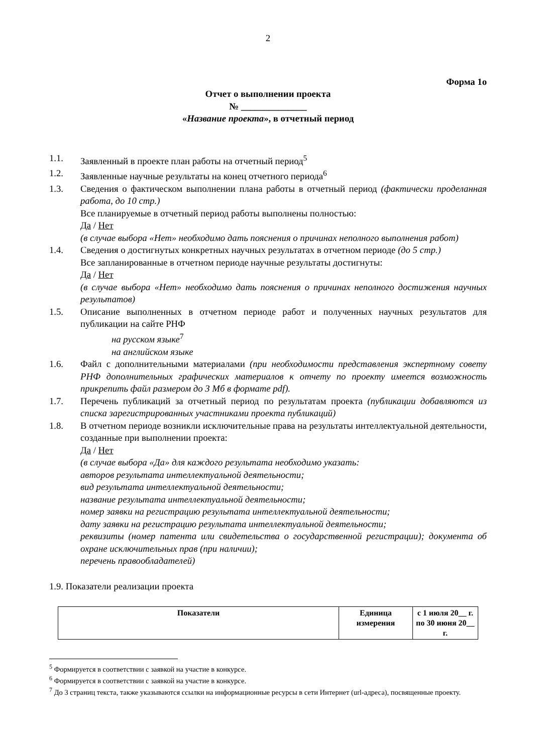2
Форма 1о
Отчет о выполнении проекта
№ ______________
«Название проекта», в отчетный период
1.1. Заявленный в проекте план работы на отчетный период<sup>5</sup>
1.2. Заявленные научные результаты на конец отчетного периода<sup>6</sup>
1.3. Сведения о фактическом выполнении плана работы в отчетный период (фактически проделанная работа, до 10 стр.)
Все планируемые в отчетный период работы выполнены полностью:
Да / Нет
(в случае выбора «Нет» необходимо дать пояснения о причинах неполного выполнения работ)
1.4. Сведения о достигнутых конкретных научных результатах в отчетном периоде (до 5 стр.)
Все запланированные в отчетном периоде научные результаты достигнуты:
Да / Нет
(в случае выбора «Нет» необходимо дать пояснения о причинах неполного достижения научных результатов)
1.5. Описание выполненных в отчетном периоде работ и полученных научных результатов для публикации на сайте РНФ
на русском языке<sup>7</sup>
на английском языке
1.6. Файл с дополнительными материалами (при необходимости представления экспертному совету РНФ дополнительных графических материалов к отчету по проекту имеется возможность прикрепить файл размером до 3 Мб в формате pdf).
1.7. Перечень публикаций за отчетный период по результатам проекта (публикации добавляются из списка зарегистрированных участниками проекта публикаций)
1.8. В отчетном периоде возникли исключительные права на результаты интеллектуальной деятельности, созданные при выполнении проекта:
Да / Нет
(в случае выбора «Да» для каждого результата необходимо указать:
авторов результата интеллектуальной деятельности;
вид результата интеллектуальной деятельности;
название результата интеллектуальной деятельности;
номер заявки на регистрацию результата интеллектуальной деятельности;
дату заявки на регистрацию результата интеллектуальной деятельности;
реквизиты (номер патента или свидетельства о государственной регистрации); документа об охране исключительных прав (при наличии);
перечень правообладателей)
1.9. Показатели реализации проекта
| Показатели | Единица измерения | с 1 июля 20__ г. по 30 июня 20__ г. |
| --- | --- | --- |
<sup>5</sup> Формируется в соответствии с заявкой на участие в конкурсе.
<sup>6</sup> Формируется в соответствии с заявкой на участие в конкурсе.
<sup>7</sup> До 3 страниц текста, также указываются ссылки на информационные ресурсы в сети Интернет (url-адреса), посвященные проекту.